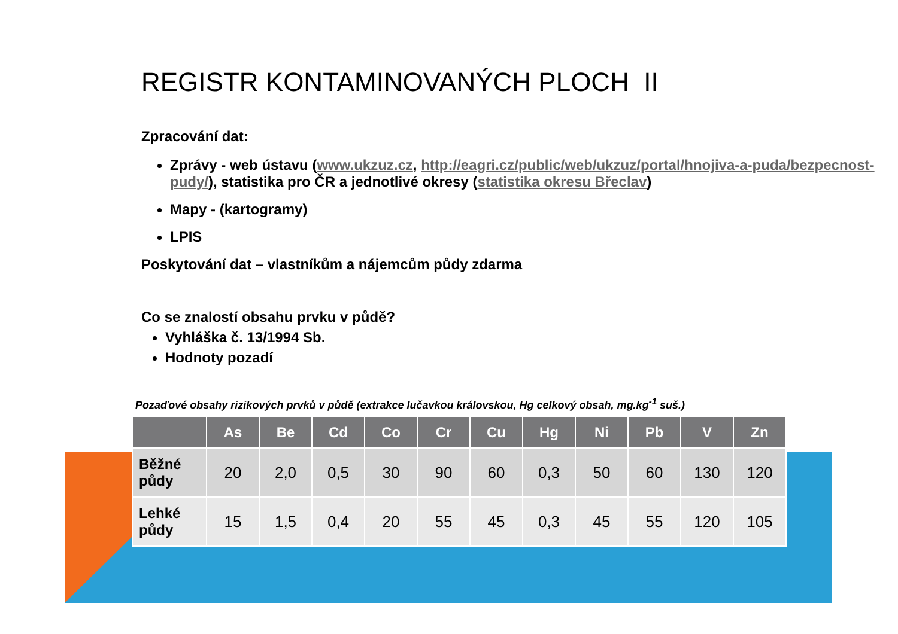REGISTR KONTAMINOVANÝCH PLOCH II
Zpracování dat:
Zprávy - web ústavu (www.ukzuz.cz, http://eagri.cz/public/web/ukzuz/portal/hnojiva-a-puda/bezpecnost-pudy/), statistika pro ČR a jednotlivé okresy (statistika okresu Břeclav)
Mapy - (kartogramy)
LPIS
Poskytování dat – vlastníkům a nájemcům půdy zdarma
Co se znalostí obsahu prvku v půdě?
Vyhláška č. 13/1994 Sb.
Hodnoty pozadí
Pozaďové obsahy rizikových prvků v půdě (extrakce lučavkou královskou, Hg celkový obsah, mg.kg<sup>-1</sup> suš.)
| | As | Be | Cd | Co | Cr | Cu | Hg | Ni | Pb | V | Zn |
| --- | --- | --- | --- | --- | --- | --- | --- | --- | --- | --- | --- |
| Běžné půdy | 20 | 2,0 | 0,5 | 30 | 90 | 60 | 0,3 | 50 | 60 | 130 | 120 |
| Lehké půdy | 15 | 1,5 | 0,4 | 20 | 55 | 45 | 0,3 | 45 | 55 | 120 | 105 |